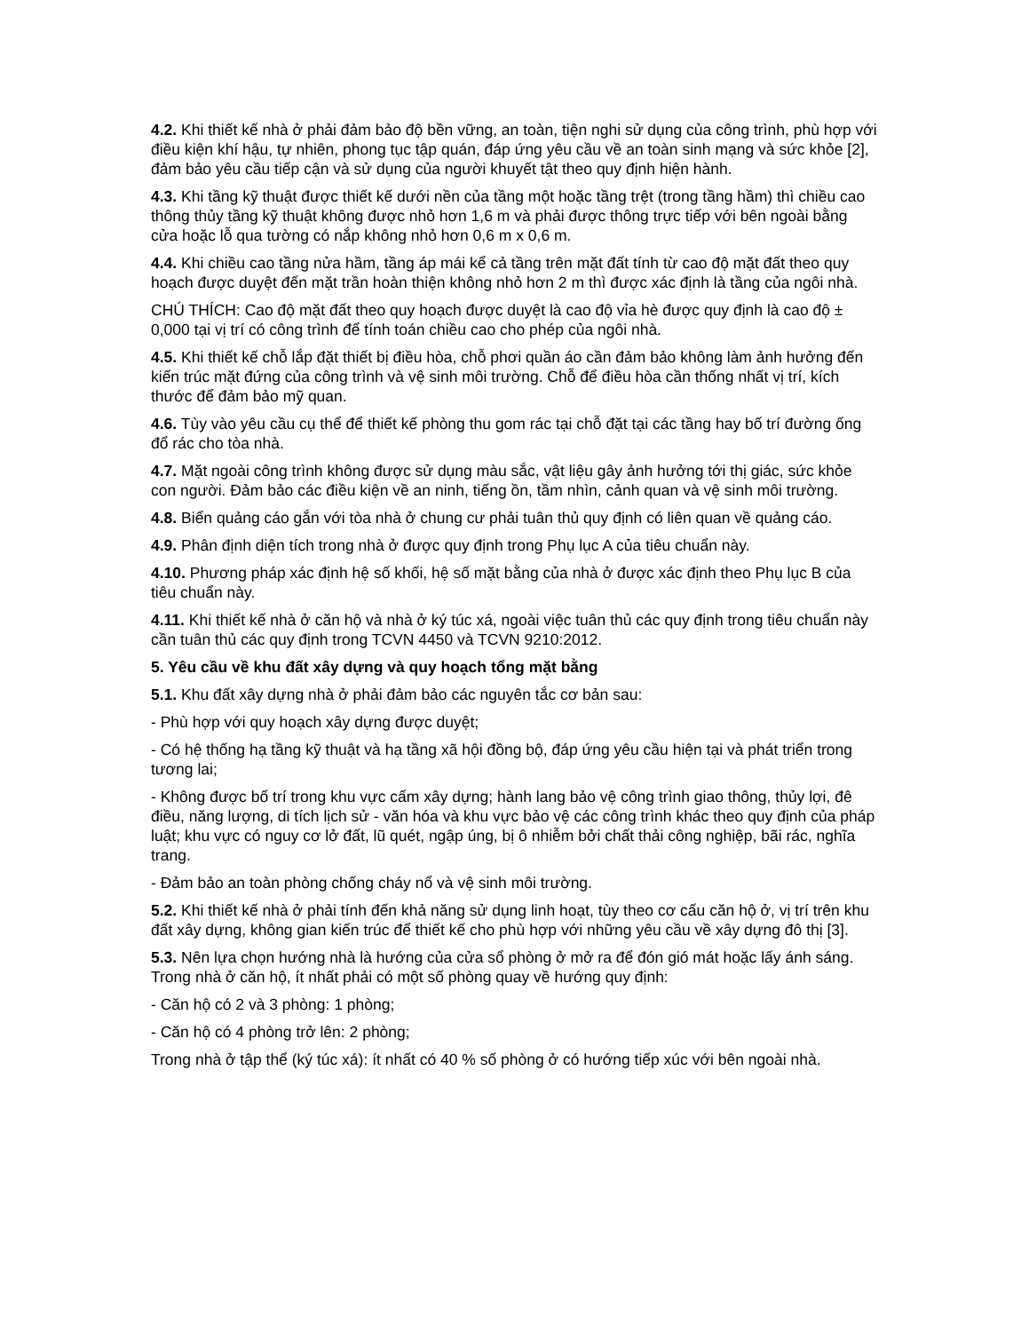4.2. Khi thiết kế nhà ở phải đảm bảo độ bền vững, an toàn, tiện nghi sử dụng của công trình, phù hợp với điều kiện khí hậu, tự nhiên, phong tục tập quán, đáp ứng yêu cầu về an toàn sinh mạng và sức khỏe [2], đảm bảo yêu cầu tiếp cận và sử dụng của người khuyết tật theo quy định hiện hành.
4.3. Khi tầng kỹ thuật được thiết kế dưới nền của tầng một hoặc tầng trệt (trong tầng hầm) thì chiều cao thông thủy tầng kỹ thuật không được nhỏ hơn 1,6 m và phải được thông trực tiếp với bên ngoài bằng cửa hoặc lỗ qua tường có nắp không nhỏ hơn 0,6 m x 0,6 m.
4.4. Khi chiều cao tầng nửa hầm, tầng áp mái kể cả tầng trên mặt đất tính từ cao độ mặt đất theo quy hoạch được duyệt đến mặt trần hoàn thiện không nhỏ hơn 2 m thì được xác định là tầng của ngôi nhà.
CHÚ THÍCH: Cao độ mặt đất theo quy hoạch được duyệt là cao độ vỉa hè được quy định là cao độ ± 0,000 tại vị trí có công trình để tính toán chiều cao cho phép của ngôi nhà.
4.5. Khi thiết kế chỗ lắp đặt thiết bị điều hòa, chỗ phơi quần áo cần đảm bảo không làm ảnh hưởng đến kiến trúc mặt đứng của công trình và vệ sinh môi trường. Chỗ để điều hòa cần thống nhất vị trí, kích thước để đảm bảo mỹ quan.
4.6. Tùy vào yêu cầu cụ thể để thiết kế phòng thu gom rác tại chỗ đặt tại các tầng hay bố trí đường ống đổ rác cho tòa nhà.
4.7. Mặt ngoài công trình không được sử dụng màu sắc, vật liệu gây ảnh hưởng tới thị giác, sức khỏe con người. Đảm bảo các điều kiện về an ninh, tiếng ồn, tầm nhìn, cảnh quan và vệ sinh môi trường.
4.8. Biển quảng cáo gắn với tòa nhà ở chung cư phải tuân thủ quy định có liên quan về quảng cáo.
4.9. Phân định diện tích trong nhà ở được quy định trong Phụ lục A của tiêu chuẩn này.
4.10. Phương pháp xác định hệ số khối, hệ số mặt bằng của nhà ở được xác định theo Phụ lục B của tiêu chuẩn này.
4.11. Khi thiết kế nhà ở căn hộ và nhà ở ký túc xá, ngoài việc tuân thủ các quy định trong tiêu chuẩn này cần tuân thủ các quy định trong TCVN 4450 và TCVN 9210:2012.
5. Yêu cầu về khu đất xây dựng và quy hoạch tổng mặt bằng
5.1. Khu đất xây dựng nhà ở phải đảm bảo các nguyên tắc cơ bản sau:
- Phù hợp với quy hoạch xây dựng được duyệt;
- Có hệ thống hạ tầng kỹ thuật và hạ tầng xã hội đồng bộ, đáp ứng yêu cầu hiện tại và phát triển trong tương lai;
- Không được bố trí trong khu vực cấm xây dựng; hành lang bảo vệ công trình giao thông, thủy lợi, đê điều, năng lượng, di tích lịch sử - văn hóa và khu vực bảo vệ các công trình khác theo quy định của pháp luật; khu vực có nguy cơ lở đất, lũ quét, ngập úng, bị ô nhiễm bởi chất thải công nghiệp, bãi rác, nghĩa trang.
- Đảm bảo an toàn phòng chống cháy nổ và vệ sinh môi trường.
5.2. Khi thiết kế nhà ở phải tính đến khả năng sử dụng linh hoạt, tùy theo cơ cấu căn hộ ở, vị trí trên khu đất xây dựng, không gian kiến trúc để thiết kế cho phù hợp với những yêu cầu về xây dựng đô thị [3].
5.3. Nên lựa chọn hướng nhà là hướng của cửa sổ phòng ở mở ra để đón gió mát hoặc lấy ánh sáng. Trong nhà ở căn hộ, ít nhất phải có một số phòng quay về hướng quy định:
- Căn hộ có 2 và 3 phòng: 1 phòng;
- Căn hộ có 4 phòng trở lên: 2 phòng;
Trong nhà ở tập thể (ký túc xá): ít nhất có 40 % số phòng ở có hướng tiếp xúc với bên ngoài nhà.